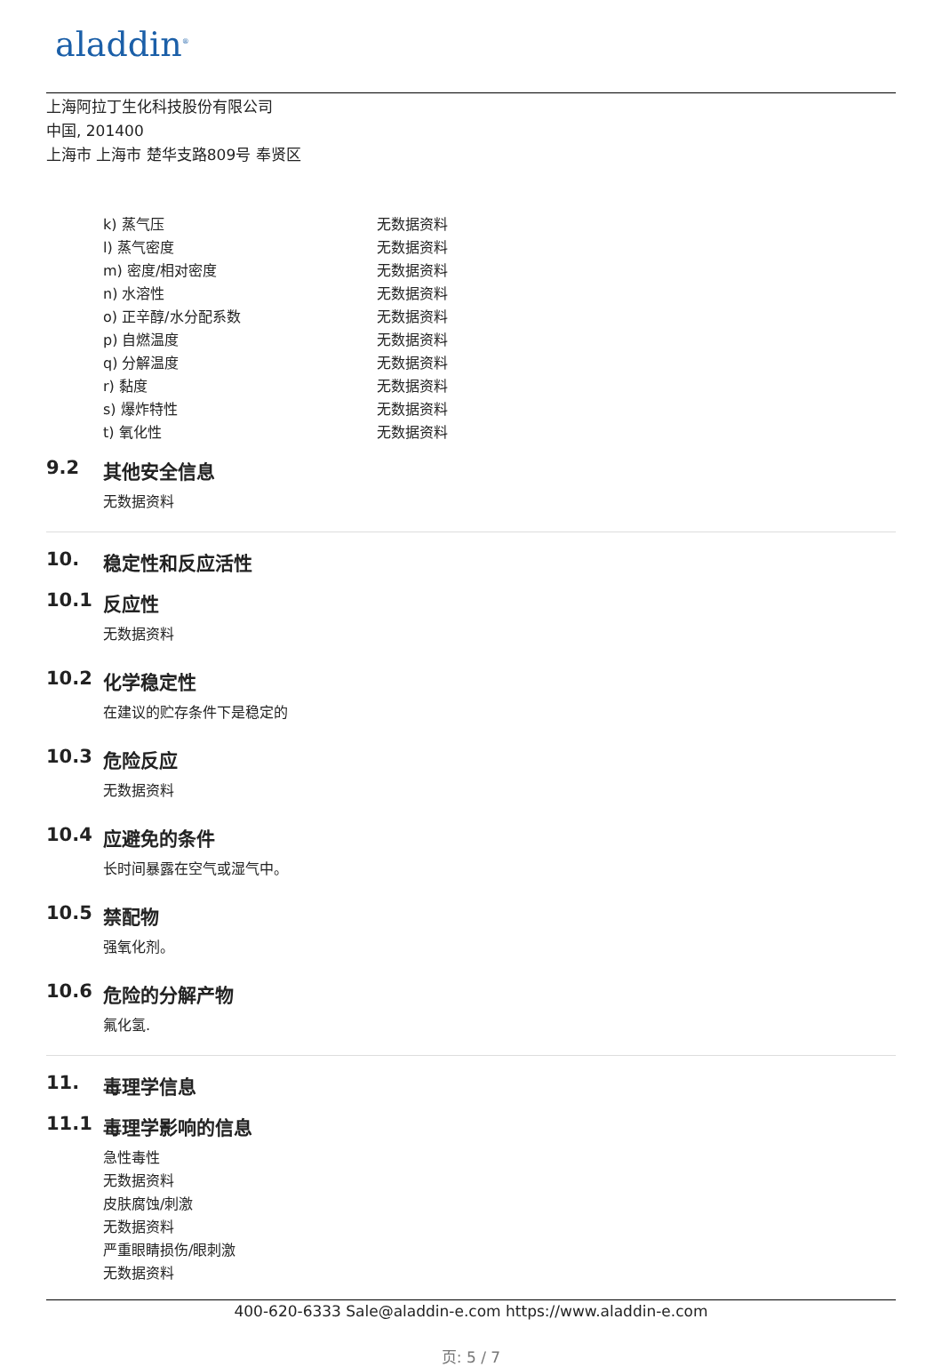aladdin<sup>®</sup>
上海阿拉丁生化科技股份有限公司
中国, 201400
上海市 上海市 楚华支路809号 奉贤区
| k) 蒸气压 | 无数据资料 |
| l) 蒸气密度 | 无数据资料 |
| m) 密度/相对密度 | 无数据资料 |
| n) 水溶性 | 无数据资料 |
| o) 正辛醇/水分配系数 | 无数据资料 |
| p) 自燃温度 | 无数据资料 |
| q) 分解温度 | 无数据资料 |
| r) 黏度 | 无数据资料 |
| s) 爆炸特性 | 无数据资料 |
| t) 氧化性 | 无数据资料 |
9.2 其他安全信息
无数据资料
10. 稳定性和反应活性
10.1 反应性
无数据资料
10.2 化学稳定性
在建议的贮存条件下是稳定的
10.3 危险反应
无数据资料
10.4 应避免的条件
长时间暴露在空气或湿气中。
10.5 禁配物
强氧化剂。
10.6 危险的分解产物
氟化氢.
11. 毒理学信息
11.1 毒理学影响的信息
急性毒性
无数据资料
皮肤腐蚀/刺激
无数据资料
严重眼睛损伤/眼刺激
无数据资料
400-620-6333 Sale@aladdin-e.com https://www.aladdin-e.com
页: 5 / 7